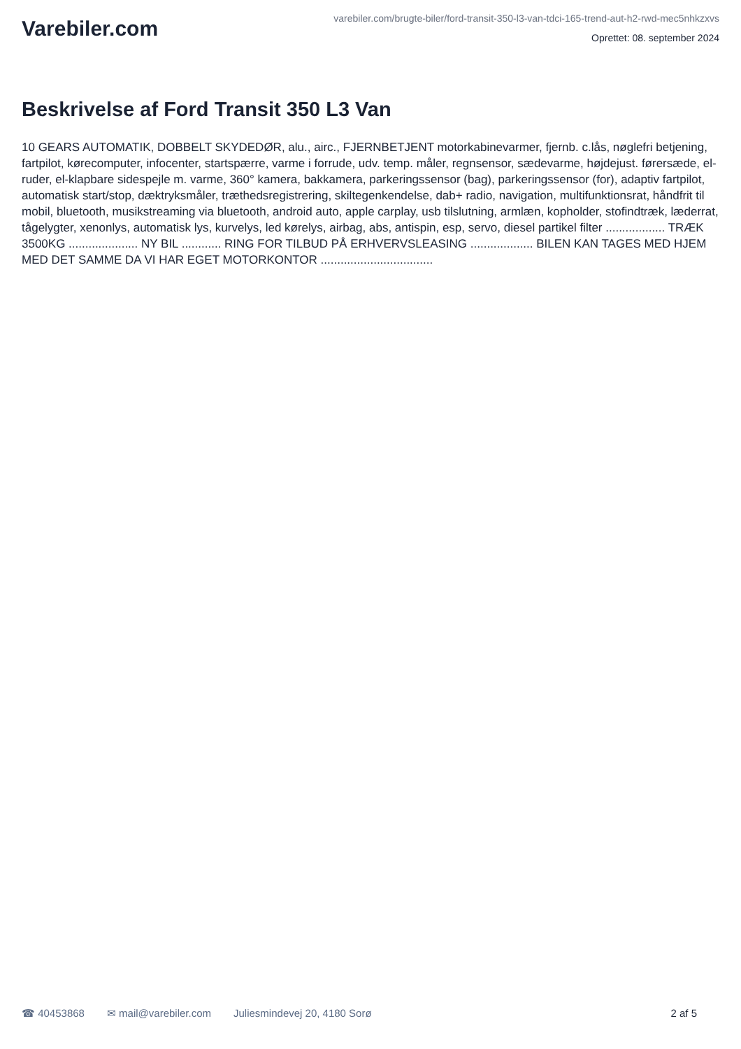Varebiler.com
varebiler.com/brugte-biler/ford-transit-350-l3-van-tdci-165-trend-aut-h2-rwd-mec5nhkzxvs
Oprettet: 08. september 2024
Beskrivelse af Ford Transit 350 L3 Van
10 GEARS AUTOMATIK, DOBBELT SKYDEDØR, alu., airc., FJERNBETJENT motorkabinevarmer, fjernb. c.lås, nøglefri betjening, fartpilot, kørecomputer, infocenter, startspærre, varme i forrude, udv. temp. måler, regnsensor, sædevarme, højdejust. førersæde, el-ruder, el-klapbare sidespejle m. varme, 360° kamera, bakkamera, parkeringssensor (bag), parkeringssensor (for), adaptiv fartpilot, automatisk start/stop, dæktryksmåler, træthedsregistrering, skiltegenkendelse, dab+ radio, navigation, multifunktionsrat, håndfrit til mobil, bluetooth, musikstreaming via bluetooth, android auto, apple carplay, usb tilslutning, armlæn, kopholder, stofindtræk, læderrat, tågelygter, xenonlys, automatisk lys, kurvelys, led kørelys, airbag, abs, antispin, esp, servo, diesel partikel filter .................. TRÆK 3500KG ..................... NY BIL ............ RING FOR TILBUD PÅ ERHVERVSLEASING ................... BILEN KAN TAGES MED HJEM MED DET SAMME DA VI HAR EGET MOTORKONTOR ..................................
☎ 40453868 ✉ mail@varebiler.com Juliesmindevej 20, 4180 Sorø 2 af 5